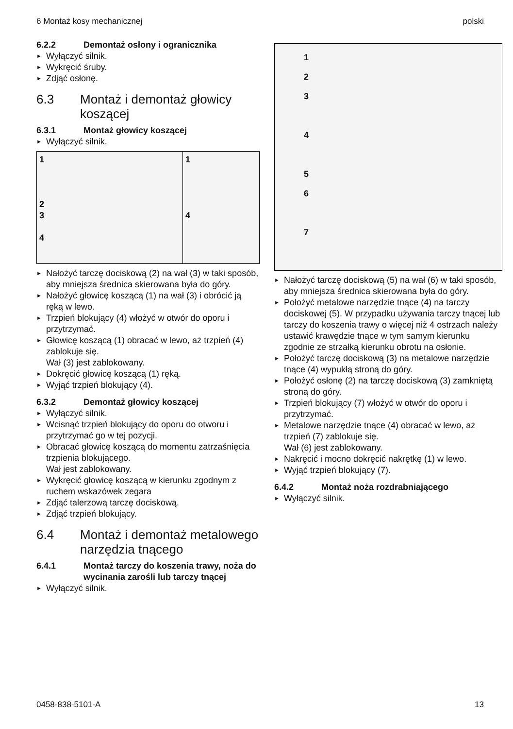6 Montaż kosy mechanicznej polski
6.2.2 Demontaż osłony i ogranicznika
Wyłączyć silnik.
Wykręcić śruby.
Zdjąć osłonę.
6.3 Montaż i demontaż głowicy koszącej
6.3.1 Montaż głowicy koszącej
Wyłączyć silnik.
1
2
3
4
1
4
Nałożyć tarczę dociskową (2) na wał (3) w taki sposób, aby mniejsza średnica skierowana była do góry.
Nałożyć głowicę koszącą (1) na wał (3) i obrócić ją ręką w lewo.
Trzpień blokujący (4) włożyć w otwór do oporu i przytrzymać.
Głowicę koszącą (1) obracać w lewo, aż trzpień (4) zablokuje się.
Wał (3) jest zablokowany.
Dokręcić głowicę koszącą (1) ręką.
Wyjąć trzpień blokujący (4).
6.3.2 Demontaż głowicy koszącej
Wyłączyć silnik.
Wcisnąć trzpień blokujący do oporu do otworu i przytrzymać go w tej pozycji.
Obracać głowicę koszącą do momentu zatrzaśnięcia trzpienia blokującego.
Wał jest zablokowany.
Wykręcić głowicę koszącą w kierunku zgodnym z ruchem wskazówek zegara
Zdjąć talerzową tarczę dociskową.
Zdjąć trzpień blokujący.
6.4 Montaż i demontaż metalowego narzędzia tnącego
6.4.1 Montaż tarczy do koszenia trawy, noża do wycinania zarośli lub tarczy tnącej
Wyłączyć silnik.
1
2
3
4
5
6
7
Nałożyć tarczę dociskową (5) na wał (6) w taki sposób, aby mniejsza średnica skierowana była do góry.
Położyć metalowe narzędzie tnące (4) na tarczy dociskowej (5). W przypadku używania tarczy tnącej lub tarczy do koszenia trawy o więcej niż 4 ostrzach należy ustawić krawędzie tnące w tym samym kierunku zgodnie ze strzałką kierunku obrotu na osłonie.
Położyć tarczę dociskową (3) na metalowe narzędzie tnące (4) wypukłą stroną do góry.
Położyć osłonę (2) na tarczę dociskową (3) zamkniętą stroną do góry.
Trzpień blokujący (7) włożyć w otwór do oporu i przytrzymać.
Metalowe narzędzie tnące (4) obracać w lewo, aż trzpień (7) zablokuje się.
Wał (6) jest zablokowany.
Nakręcić i mocno dokręcić nakrętkę (1) w lewo.
Wyjąć trzpień blokujący (7).
6.4.2 Montaż noża rozdrabniającego
Wyłączyć silnik.
0458-838-5101-A 13